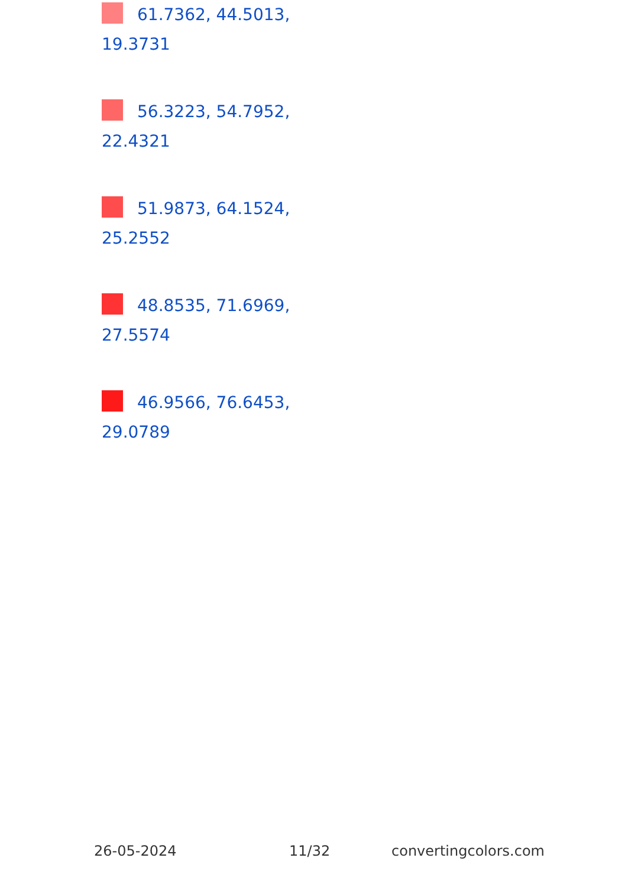61.7362, 44.5013, 19.3731
56.3223, 54.7952, 22.4321
51.9873, 64.1524, 25.2552
48.8535, 71.6969, 27.5574
46.9566, 76.6453, 29.0789
26-05-2024 11/32 convertingcolors.com